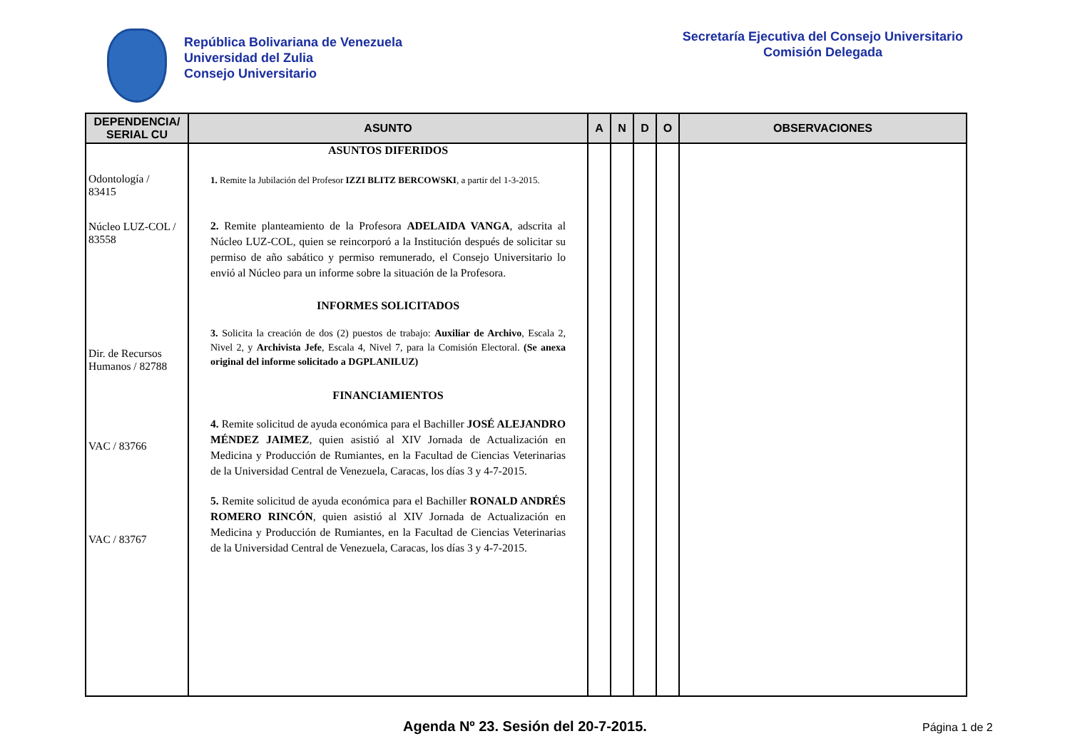República Bolivariana de Venezuela
Universidad del Zulia
Consejo Universitario
Secretaría Ejecutiva del Consejo Universitario
Comisión Delegada
| DEPENDENCIA/ SERIAL CU | ASUNTO | A | N | D | O | OBSERVACIONES |
| --- | --- | --- | --- | --- | --- | --- |
| Odontología / 83415 Núcleo LUZ-COL / 83558 Dir. de Recursos Humanos / 82788 VAC / 83766 VAC / 83767 | ASUNTOS DIFERIDOS 1. Remite la Jubilación del Profesor IZZI BLITZ BERCOWSKI , a partir del 1-3-2015. 2. Remite planteamiento de la Profesora ADELAIDA VANGA , adscrita al Núcleo LUZ-COL, quien se reincorporó a la Institución después de solicitar su permiso de año sabático y permiso remunerado, el Consejo Universitario lo envió al Núcleo para un informe sobre la situación de la Profesora. INFORMES SOLICITADOS 3. Solicita la creación de dos (2) puestos de trabajo: Auxiliar de Archivo , Escala 2, Nivel 2, y Archivista Jefe , Escala 4, Nivel 7, para la Comisión Electoral. (Se anexa original del informe solicitado a DGPLANILUZ) FINANCIAMIENTOS 4. Remite solicitud de ayuda económica para el Bachiller JOSÉ ALEJANDRO MÉNDEZ JAIMEZ , quien asistió al XIV Jornada de Actualización en Medicina y Producción de Rumiantes, en la Facultad de Ciencias Veterinarias de la Universidad Central de Venezuela, Caracas, los días 3 y 4-7-2015. 5. Remite solicitud de ayuda económica para el Bachiller RONALD ANDRÉS ROMERO RINCÓN , quien asistió al XIV Jornada de Actualización en Medicina y Producción de Rumiantes, en la Facultad de Ciencias Veterinarias de la Universidad Central de Venezuela, Caracas, los días 3 y 4-7-2015. | | | | | |
Agenda Nº 23. Sesión del 20-7-2015.
Página 1 de 2